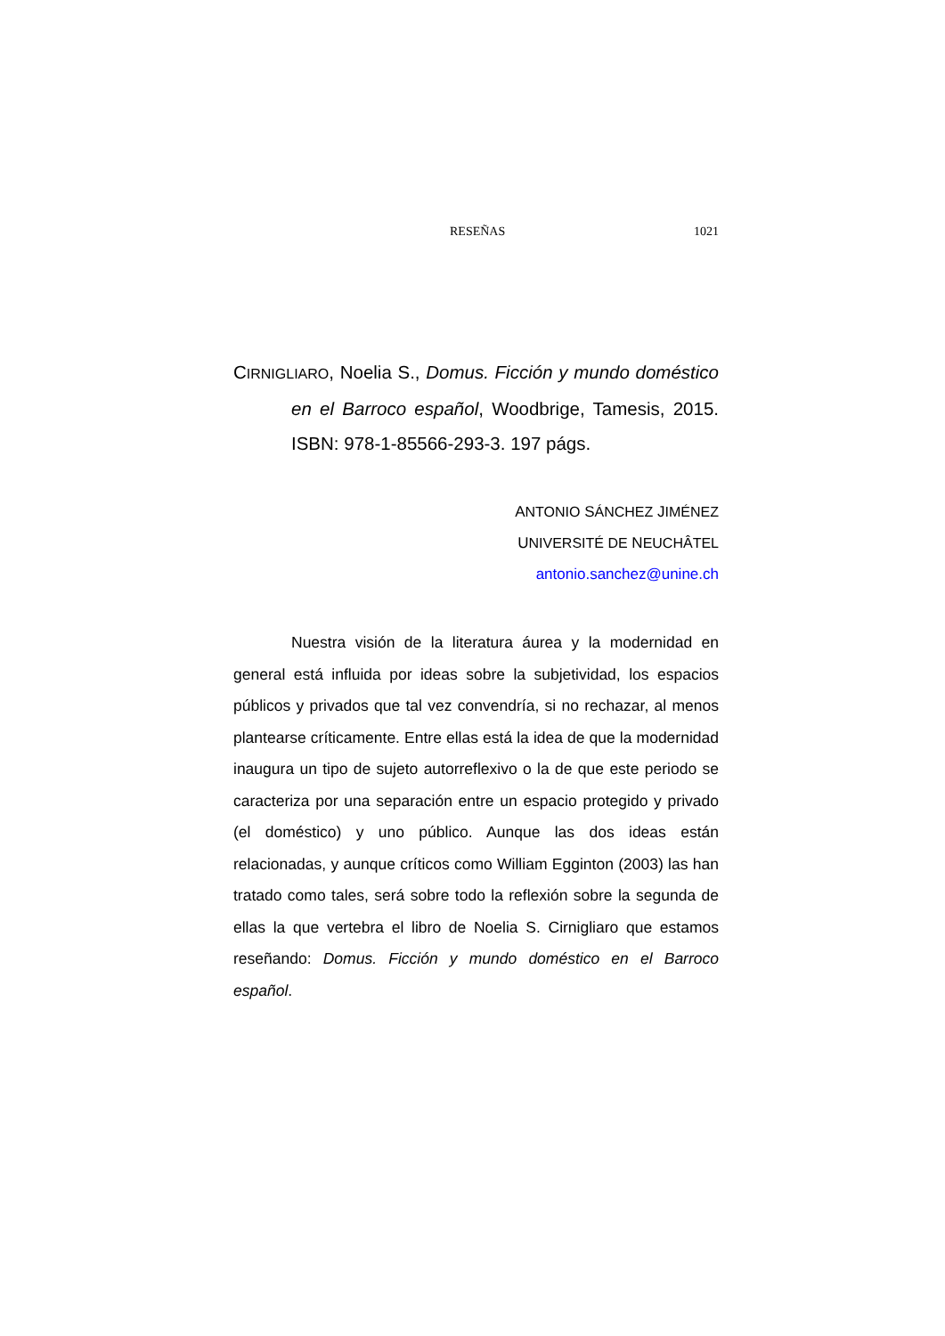RESEÑAS 1021
CIRNIGLIARO, Noelia S., Domus. Ficción y mundo doméstico en el Barroco español, Woodbrige, Tamesis, 2015. ISBN: 978-1-85566-293-3. 197 págs.
ANTONIO SÁNCHEZ JIMÉNEZ
UNIVERSITÉ DE NEUCHÂTEL
antonio.sanchez@unine.ch
Nuestra visión de la literatura áurea y la modernidad en general está influida por ideas sobre la subjetividad, los espacios públicos y privados que tal vez convendría, si no rechazar, al menos plantearse críticamente. Entre ellas está la idea de que la modernidad inaugura un tipo de sujeto autorreflexivo o la de que este periodo se caracteriza por una separación entre un espacio protegido y privado (el doméstico) y uno público. Aunque las dos ideas están relacionadas, y aunque críticos como William Egginton (2003) las han tratado como tales, será sobre todo la reflexión sobre la segunda de ellas la que vertebra el libro de Noelia S. Cirnigliaro que estamos reseñando: Domus. Ficción y mundo doméstico en el Barroco español.